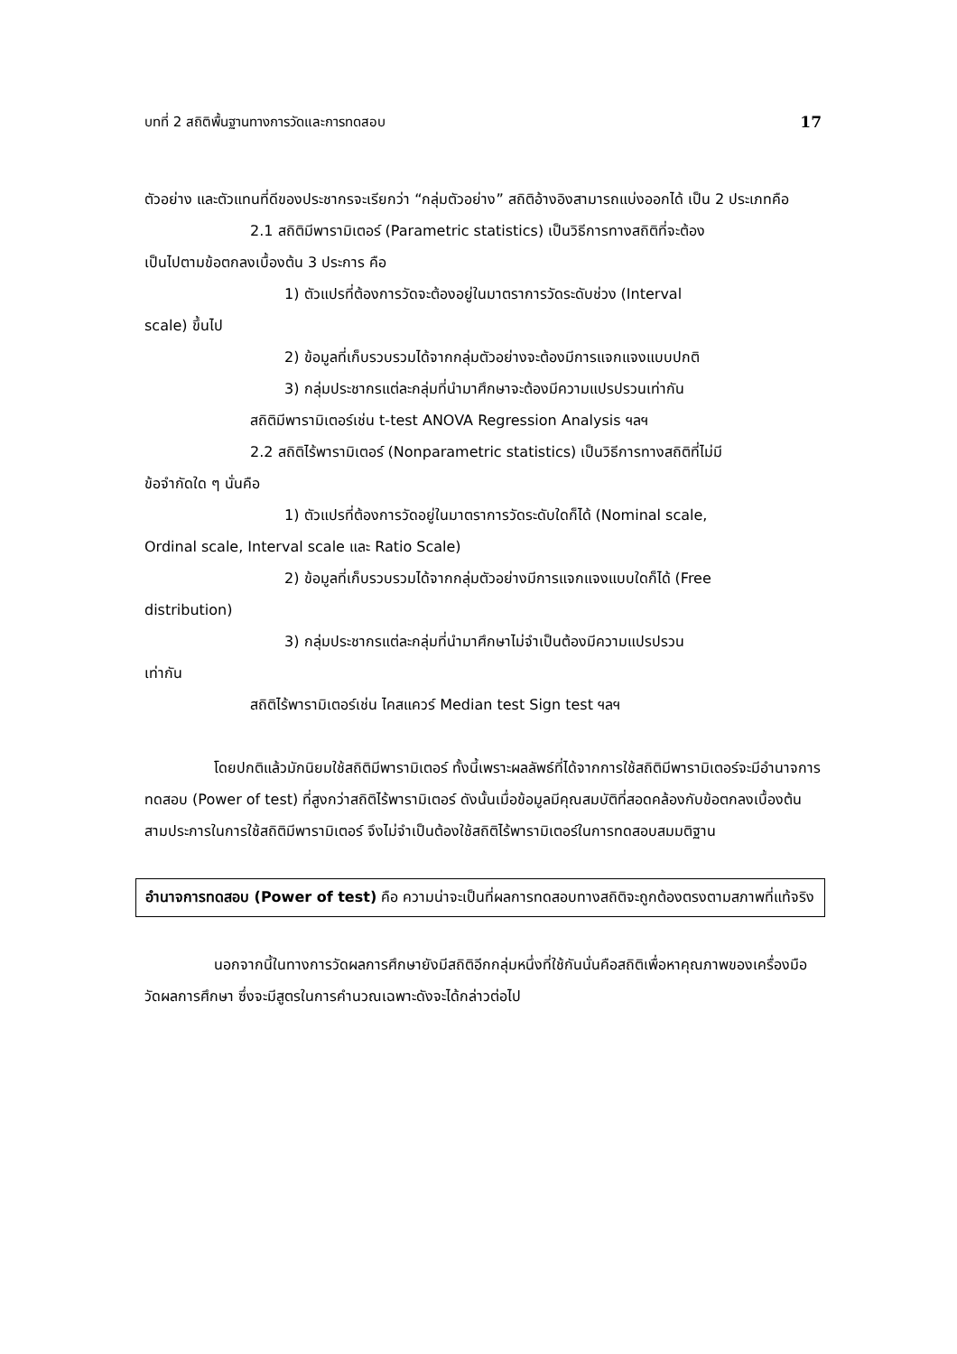บทที่ 2 สถิติพื้นฐานทางการวัดและการทดสอบ 17
ตัวอย่าง และตัวแทนที่ดีของประชากรจะเรียกว่า “กลุ่มตัวอย่าง” สถิติอ้างอิงสามารถแบ่งออกได้ เป็น 2 ประเภทคือ
2.1 สถิติมีพารามิเตอร์ (Parametric statistics) เป็นวิธีการทางสถิติที่จะต้อง
เป็นไปตามข้อตกลงเบื้องต้น 3 ประการ คือ
1) ตัวแปรที่ต้องการวัดจะต้องอยู่ในมาตราการวัดระดับช่วง (Interval
scale) ขึ้นไป
2) ข้อมูลที่เก็บรวบรวมได้จากกลุ่มตัวอย่างจะต้องมีการแจกแจงแบบปกติ
3) กลุ่มประชากรแต่ละกลุ่มที่นำมาศึกษาจะต้องมีความแปรปรวนเท่ากัน
สถิติมีพารามิเตอร์เช่น t-test ANOVA Regression Analysis ฯลฯ
2.2 สถิติไร้พารามิเตอร์ (Nonparametric statistics) เป็นวิธีการทางสถิติที่ไม่มี
ข้อจำกัดใด ๆ นั่นคือ
1) ตัวแปรที่ต้องการวัดอยู่ในมาตราการวัดระดับใดก็ได้ (Nominal scale,
Ordinal scale, Interval scale และ Ratio Scale)
2) ข้อมูลที่เก็บรวบรวมได้จากกลุ่มตัวอย่างมีการแจกแจงแบบใดก็ได้ (Free
distribution)
3) กลุ่มประชากรแต่ละกลุ่มที่นำมาศึกษาไม่จำเป็นต้องมีความแปรปรวน
เท่ากัน
สถิติไร้พารามิเตอร์เช่น ไคสแควร์ Median test Sign test ฯลฯ
โดยปกติแล้วมักนิยมใช้สถิติมีพารามิเตอร์ ทั้งนี้เพราะผลลัพธ์ที่ได้จากการใช้สถิติมีพารามิเตอร์จะมีอำนาจการทดสอบ (Power of test) ที่สูงกว่าสถิติไร้พารามิเตอร์ ดังนั้นเมื่อข้อมูลมีคุณสมบัติที่สอดคล้องกับข้อตกลงเบื้องต้นสามประการในการใช้สถิติมีพารามิเตอร์ จึงไม่จำเป็นต้องใช้สถิติไร้พารามิเตอร์ในการทดสอบสมมติฐาน
อำนาจการทดสอบ (Power of test) คือ ความน่าจะเป็นที่ผลการทดสอบทางสถิติจะถูกต้องตรงตามสภาพที่แท้จริง
นอกจากนี้ในทางการวัดผลการศึกษายังมีสถิติอีกกลุ่มหนึ่งที่ใช้กันนั่นคือสถิติเพื่อหาคุณภาพของเครื่องมือวัดผลการศึกษา ซึ่งจะมีสูตรในการคำนวณเฉพาะดังจะได้กล่าวต่อไป